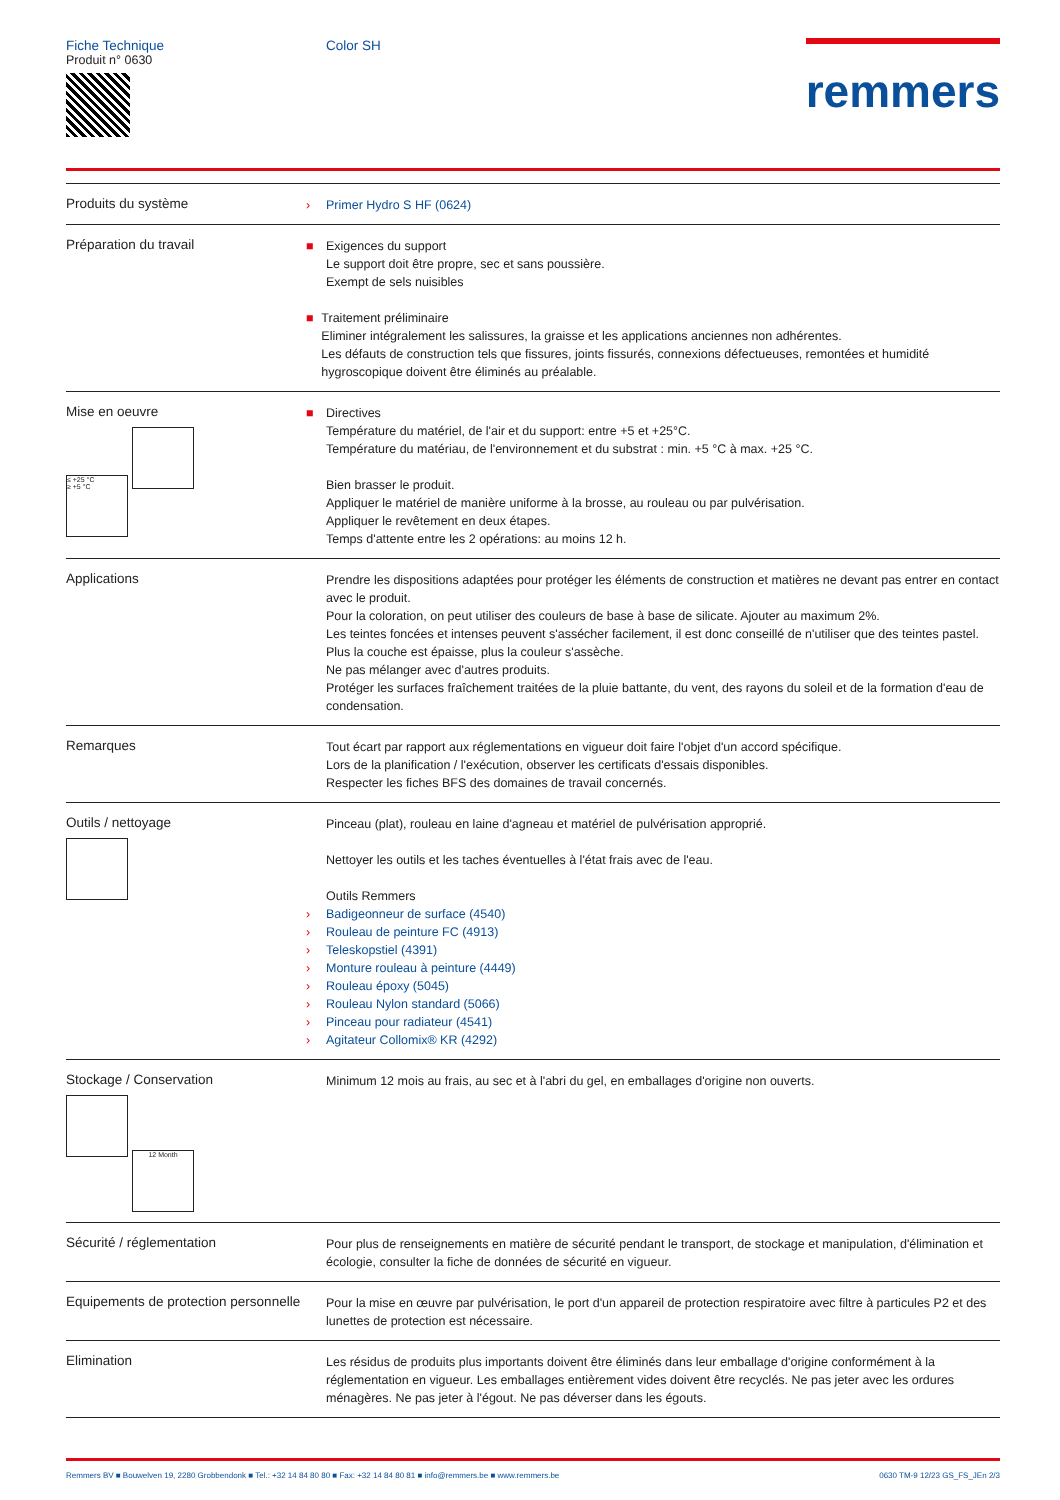Fiche Technique
Produit n° 0630
Color SH
remmers
Produits du système
› Primer Hydro S HF (0624)
Préparation du travail
■ Exigences du support
Le support doit être propre, sec et sans poussière.
Exempt de sels nuisibles
■ Traitement préliminaire
Eliminer intégralement les salissures, la graisse et les applications anciennes non adhérentes.
Les défauts de construction tels que fissures, joints fissurés, connexions défectueuses, remontées et humidité hygroscopique doivent être éliminés au préalable.
Mise en oeuvre
≤ +25 °C
≥ +5 °C
■ Directives
Température du matériel, de l'air et du support: entre +5 et +25°C.
Température du matériau, de l'environnement et du substrat : min. +5 °C à max. +25 °C.
Bien brasser le produit.
Appliquer le matériel de manière uniforme à la brosse, au rouleau ou par pulvérisation.
Appliquer le revêtement en deux étapes.
Temps d'attente entre les 2 opérations: au moins 12 h.
Applications
Prendre les dispositions adaptées pour protéger les éléments de construction et matières ne devant pas entrer en contact avec le produit.
Pour la coloration, on peut utiliser des couleurs de base à base de silicate. Ajouter au maximum 2%.
Les teintes foncées et intenses peuvent s'assécher facilement, il est donc conseillé de n'utiliser que des teintes pastel. Plus la couche est épaisse, plus la couleur s'assèche.
Ne pas mélanger avec d'autres produits.
Protéger les surfaces fraîchement traitées de la pluie battante, du vent, des rayons du soleil et de la formation d'eau de condensation.
Remarques
Tout écart par rapport aux réglementations en vigueur doit faire l'objet d'un accord spécifique.
Lors de la planification / l'exécution, observer les certificats d'essais disponibles.
Respecter les fiches BFS des domaines de travail concernés.
Outils / nettoyage
Pinceau (plat), rouleau en laine d'agneau et matériel de pulvérisation approprié.
Nettoyer les outils et les taches éventuelles à l'état frais avec de l'eau.
Outils Remmers
› Badigeonneur de surface (4540)
› Rouleau de peinture FC (4913)
› Teleskopstiel (4391)
› Monture rouleau à peinture (4449)
› Rouleau époxy (5045)
› Rouleau Nylon standard (5066)
› Pinceau pour radiateur (4541)
› Agitateur Collomix® KR (4292)
Stockage / Conservation
12 Month
Minimum 12 mois au frais, au sec et à l'abri du gel, en emballages d'origine non ouverts.
Sécurité / réglementation
Pour plus de renseignements en matière de sécurité pendant le transport, de stockage et manipulation, d'élimination et écologie, consulter la fiche de données de sécurité en vigueur.
Equipements de protection personnelle
Pour la mise en œuvre par pulvérisation, le port d'un appareil de protection respiratoire avec filtre à particules P2 et des lunettes de protection est nécessaire.
Elimination
Les résidus de produits plus importants doivent être éliminés dans leur emballage d'origine conformément à la réglementation en vigueur. Les emballages entièrement vides doivent être recyclés. Ne pas jeter avec les ordures ménagères. Ne pas jeter à l'égout. Ne pas déverser dans les égouts.
Remmers BV ■ Bouwelven 19, 2280 Grobbendonk ■ Tel.: +32 14 84 80 80 ■ Fax: +32 14 84 80 81 ■ info@remmers.be ■ www.remmers.be 0630 TM-9 12/23 GS_FS_JEn 2/3